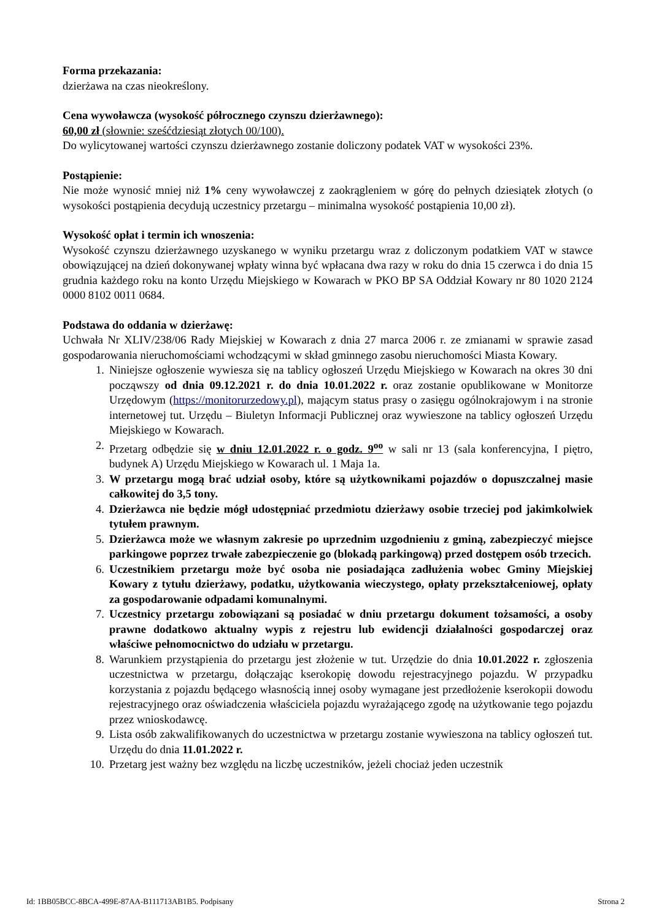Forma przekazania:
dzierżawa na czas nieokreślony.
Cena wywoławcza (wysokość półrocznego czynszu dzierżawnego):
60,00 zł (słownie: sześćdziesiąt złotych 00/100).
Do wylicytowanej wartości czynszu dzierżawnego zostanie doliczony podatek VAT w wysokości 23%.
Postąpienie:
Nie może wynosić mniej niż 1% ceny wywoławczej z zaokrągleniem w górę do pełnych dziesiątek złotych (o wysokości postąpienia decydują uczestnicy przetargu – minimalna wysokość postąpienia 10,00 zł).
Wysokość opłat i termin ich wnoszenia:
Wysokość czynszu dzierżawnego uzyskanego w wyniku przetargu wraz z doliczonym podatkiem VAT w stawce obowiązującej na dzień dokonywanej wpłaty winna być wpłacana dwa razy w roku do dnia 15 czerwca i do dnia 15 grudnia każdego roku na konto Urzędu Miejskiego w Kowarach w PKO BP SA Oddział Kowary nr 80 1020 2124 0000 8102 0011 0684.
Podstawa do oddania w dzierżawę:
Uchwała Nr XLIV/238/06 Rady Miejskiej w Kowarach z dnia 27 marca 2006 r. ze zmianami w sprawie zasad gospodarowania nieruchomościami wchodzącymi w skład gminnego zasobu nieruchomości Miasta Kowary.
1. Niniejsze ogłoszenie wywiesza się na tablicy ogłoszeń Urzędu Miejskiego w Kowarach na okres 30 dni począwszy od dnia 09.12.2021 r. do dnia 10.01.2022 r. oraz zostanie opublikowane w Monitorze Urzędowym (https://monitorurzedowy.pl), mającym status prasy o zasięgu ogólnokrajowym i na stronie internetowej tut. Urzędu – Biuletyn Informacji Publicznej oraz wywieszone na tablicy ogłoszeń Urzędu Miejskiego w Kowarach.
2. Przetarg odbędzie się w dniu 12.01.2022 r. o godz. 9<sup>oo</sup> w sali nr 13 (sala konferencyjna, I piętro, budynek A) Urzędu Miejskiego w Kowarach ul. 1 Maja 1a.
3. W przetargu mogą brać udział osoby, które są użytkownikami pojazdów o dopuszczalnej masie całkowitej do 3,5 tony.
4. Dzierżawca nie będzie mógł udostępniać przedmiotu dzierżawy osobie trzeciej pod jakimkolwiek tytułem prawnym.
5. Dzierżawca może we własnym zakresie po uprzednim uzgodnieniu z gminą, zabezpieczyć miejsce parkingowe poprzez trwałe zabezpieczenie go (blokadą parkingową) przed dostępem osób trzecich.
6. Uczestnikiem przetargu może być osoba nie posiadająca zadłużenia wobec Gminy Miejskiej Kowary z tytułu dzierżawy, podatku, użytkowania wieczystego, opłaty przekształceniowej, opłaty za gospodarowanie odpadami komunalnymi.
7. Uczestnicy przetargu zobowiązani są posiadać w dniu przetargu dokument tożsamości, a osoby prawne dodatkowo aktualny wypis z rejestru lub ewidencji działalności gospodarczej oraz właściwe pełnomocnictwo do udziału w przetargu.
8. Warunkiem przystąpienia do przetargu jest złożenie w tut. Urzędzie do dnia 10.01.2022 r. zgłoszenia uczestnictwa w przetargu, dołączając kserokopię dowodu rejestracyjnego pojazdu. W przypadku korzystania z pojazdu będącego własnością innej osoby wymagane jest przedłożenie kserokopii dowodu rejestracyjnego oraz oświadczenia właściciela pojazdu wyrażającego zgodę na użytkowanie tego pojazdu przez wnioskodawcę.
9. Lista osób zakwalifikowanych do uczestnictwa w przetargu zostanie wywieszona na tablicy ogłoszeń tut. Urzędu do dnia 11.01.2022 r.
10. Przetarg jest ważny bez względu na liczbę uczestników, jeżeli chociaż jeden uczestnik
Id: 1BB05BCC-8BCA-499E-87AA-B111713AB1B5. Podpisany Strona 2